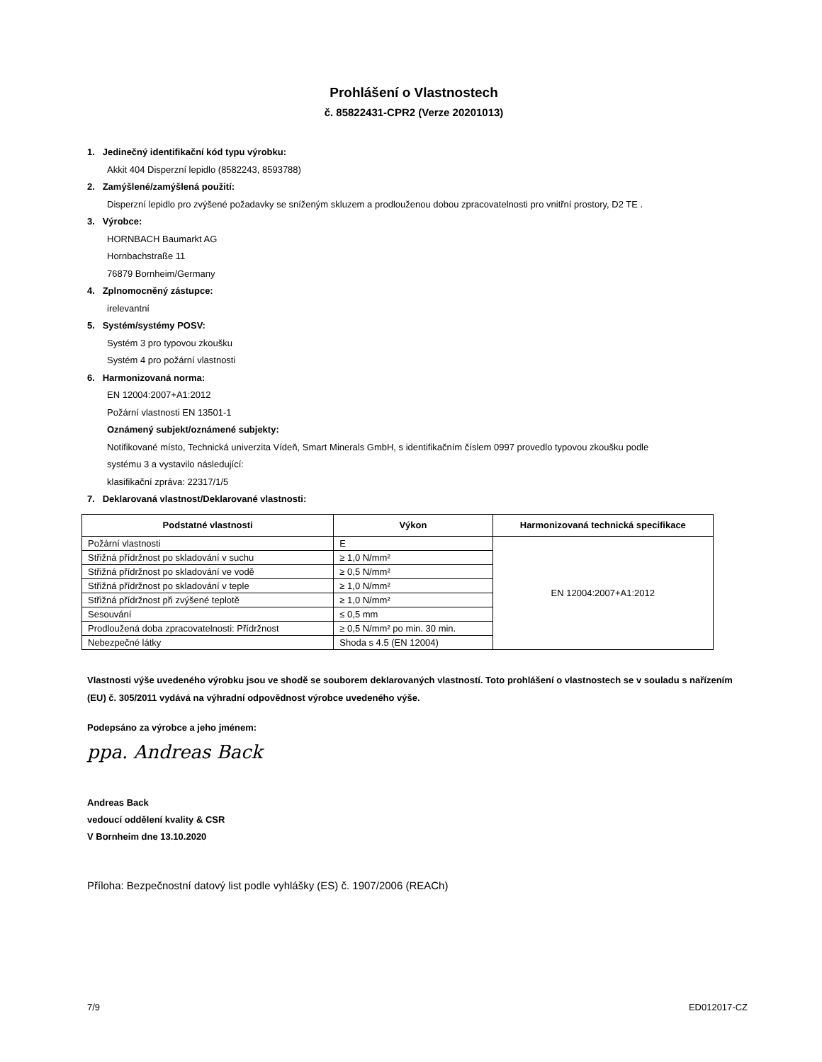Prohlášení o Vlastnostech
č. 85822431-CPR2 (Verze 20201013)
1. Jedinečný identifikační kód typu výrobku:
Akkit 404 Disperzní lepidlo (8582243, 8593788)
2. Zamýšlené/zamýšlená použití:
Disperzní lepidlo pro zvýšené požadavky se sníženým skluzem a prodlouženou dobou zpracovatelnosti pro vnitřní prostory, D2 TE .
3. Výrobce:
HORNBACH Baumarkt AG
Hornbachstraße 11
76879 Bornheim/Germany
4. Zplnomocněný zástupce:
irelevantní
5. Systém/systémy POSV:
Systém 3 pro typovou zkoušku
Systém 4 pro požární vlastnosti
6. Harmonizovaná norma:
EN 12004:2007+A1:2012
Požární vlastnosti EN 13501-1
Oznámený subjekt/oznámené subjekty:
Notifikované místo, Technická univerzita Vídeň, Smart Minerals GmbH, s identifikačním číslem 0997 provedlo typovou zkoušku podle
systému 3 a vystavilo následující:
klasifikační zpráva: 22317/1/5
7. Deklarovaná vlastnost/Deklarované vlastnosti:
| Podstatné vlastnosti | Výkon | Harmonizovaná technická specifikace |
| --- | --- | --- |
| Požární vlastnosti | E | EN 12004:2007+A1:2012 |
| Střižná přídržnost po skladování v suchu | ≥ 1,0 N/mm² | |
| Střižná přídržnost po skladování ve vodě | ≥ 0,5 N/mm² | |
| Střižná přídržnost po skladování v teple | ≥ 1,0 N/mm² | |
| Střižná přídržnost při zvýšené teplotě | ≥ 1,0 N/mm² | |
| Sesouvání | ≤ 0,5 mm | |
| Prodloužená doba zpracovatelnosti: Přídržnost | ≥ 0,5 N/mm² po min. 30 min. | |
| Nebezpečné látky | Shoda s 4.5 (EN 12004) | |
Vlastnosti výše uvedeného výrobku jsou ve shodě se souborem deklarovaných vlastností. Toto prohlášení o vlastnostech se v souladu s nařízením (EU) č. 305/2011 vydává na výhradní odpovědnost výrobce uvedeného výše.
Podepsáno za výrobce a jeho jménem:
ppa. Andreas Back
Andreas Back
vedoucí oddělení kvality & CSR
V Bornheim dne 13.10.2020
Příloha: Bezpečnostní datový list podle vyhlášky (ES) č. 1907/2006 (REACh)
7/9 ED012017-CZ